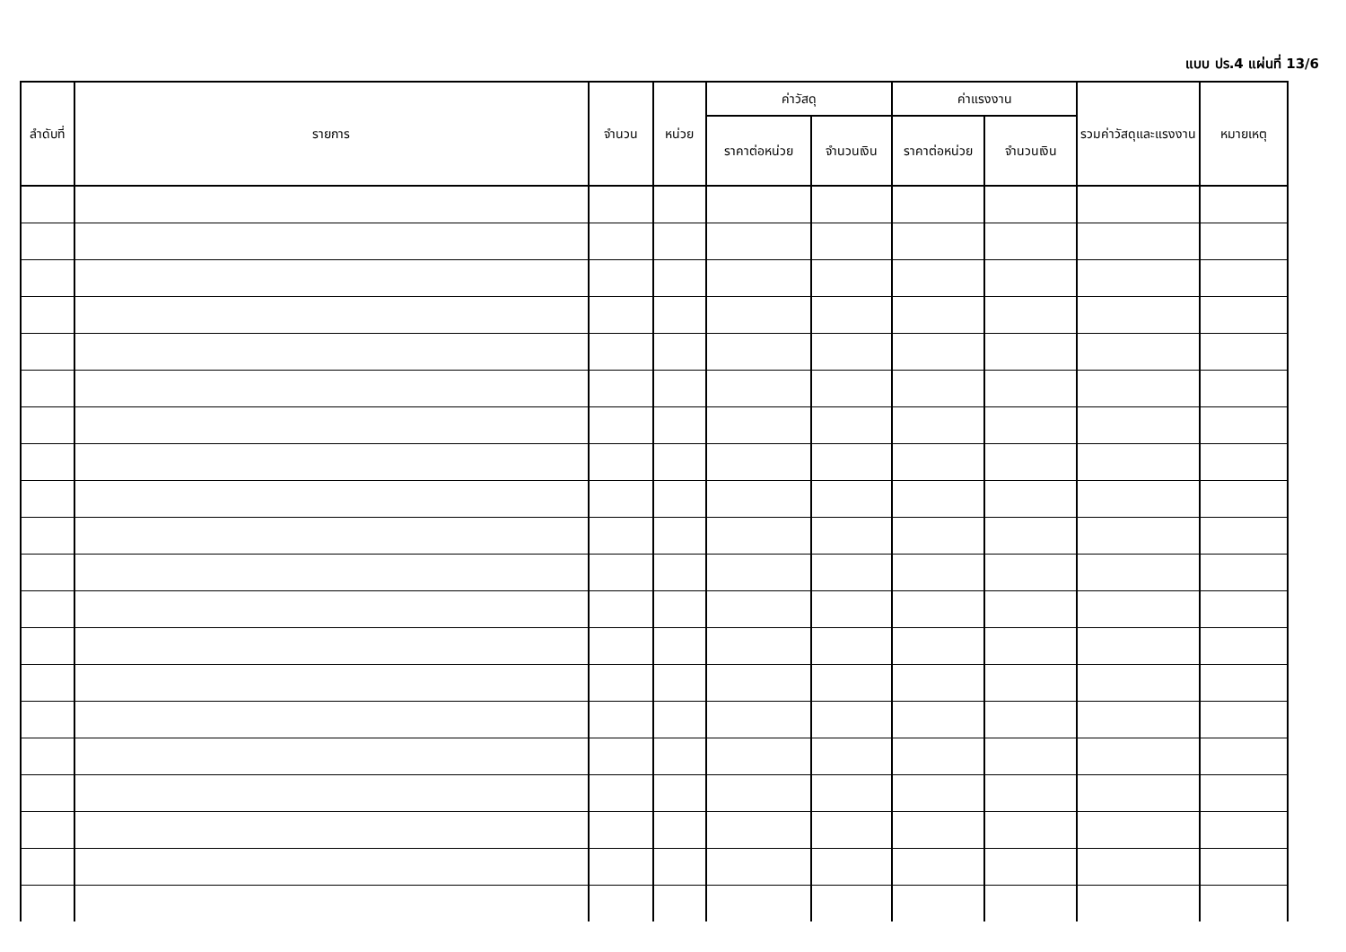แบบ ปร.4 แผ่นที่ 13/6
| ลำดับที่ | รายการ | จำนวน | หน่วย | ค่าวัสดุ | | ค่าแรงงาน | | รวมค่าวัสดุและแรงงาน | หมายเหตุ |
| --- | --- | --- | --- | --- | --- | --- | --- | --- | --- |
| | | | | ราคาต่อหน่วย | จำนวนเงิน | ราคาต่อหน่วย | จำนวนเงิน | | |